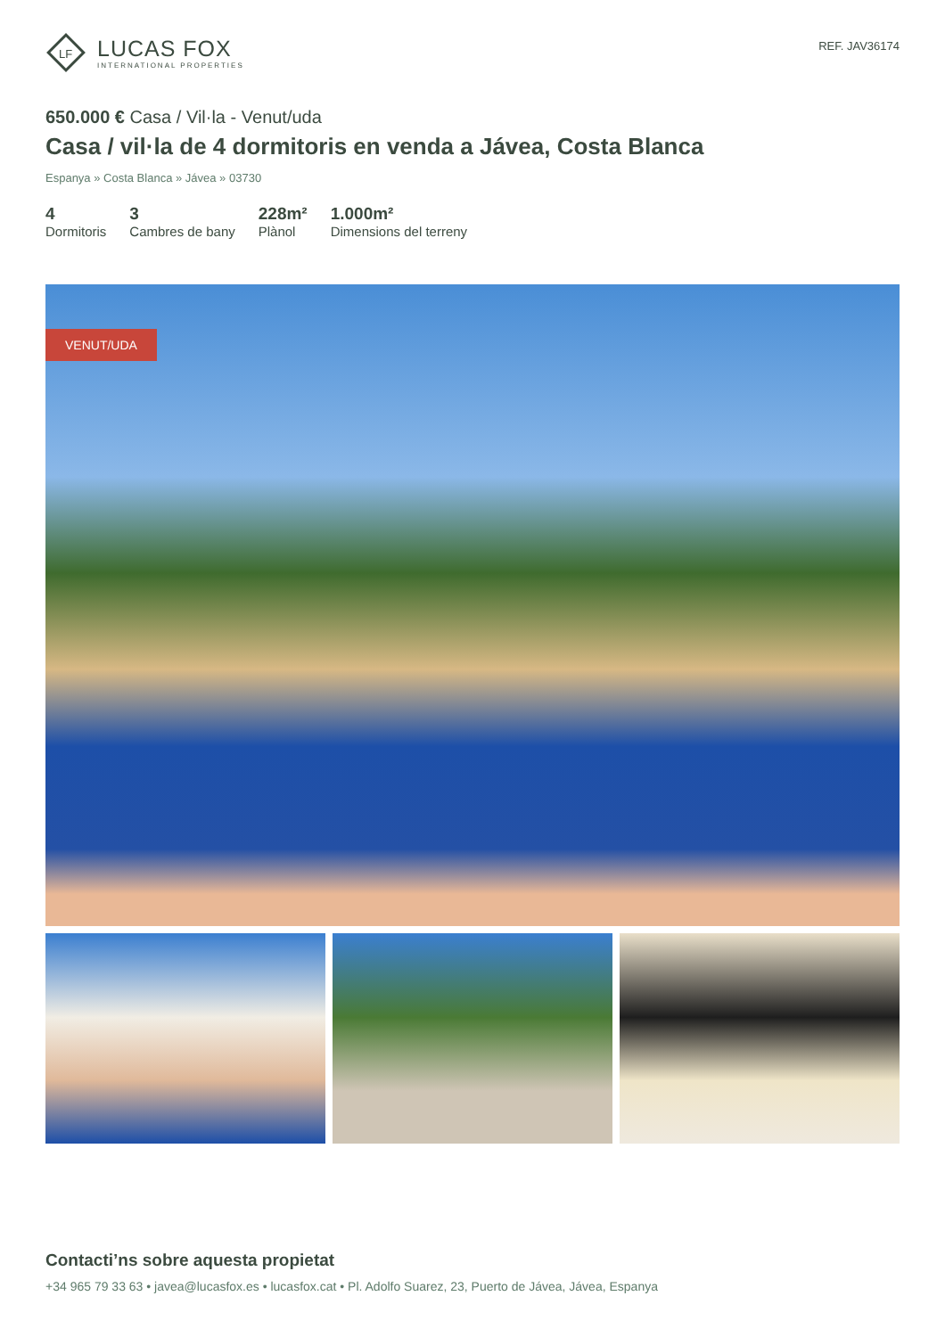LF
LUCAS FOX
INTERNATIONAL PROPERTIES
REF. JAV36174
650.000 € Casa / Vil·la - Venut/uda
Casa / vil·la de 4 dormitoris en venda a Jávea, Costa Blanca
Espanya » Costa Blanca » Jávea » 03730
4
Dormitoris
3
Cambres de bany
228m²
Plànol
1.000m²
Dimensions del terreny
VENUT/UDA
Contacti’ns sobre aquesta propietat
+34 965 79 33 63 • javea@lucasfox.es • lucasfox.cat • Pl. Adolfo Suarez, 23, Puerto de Jávea, Jávea, Espanya